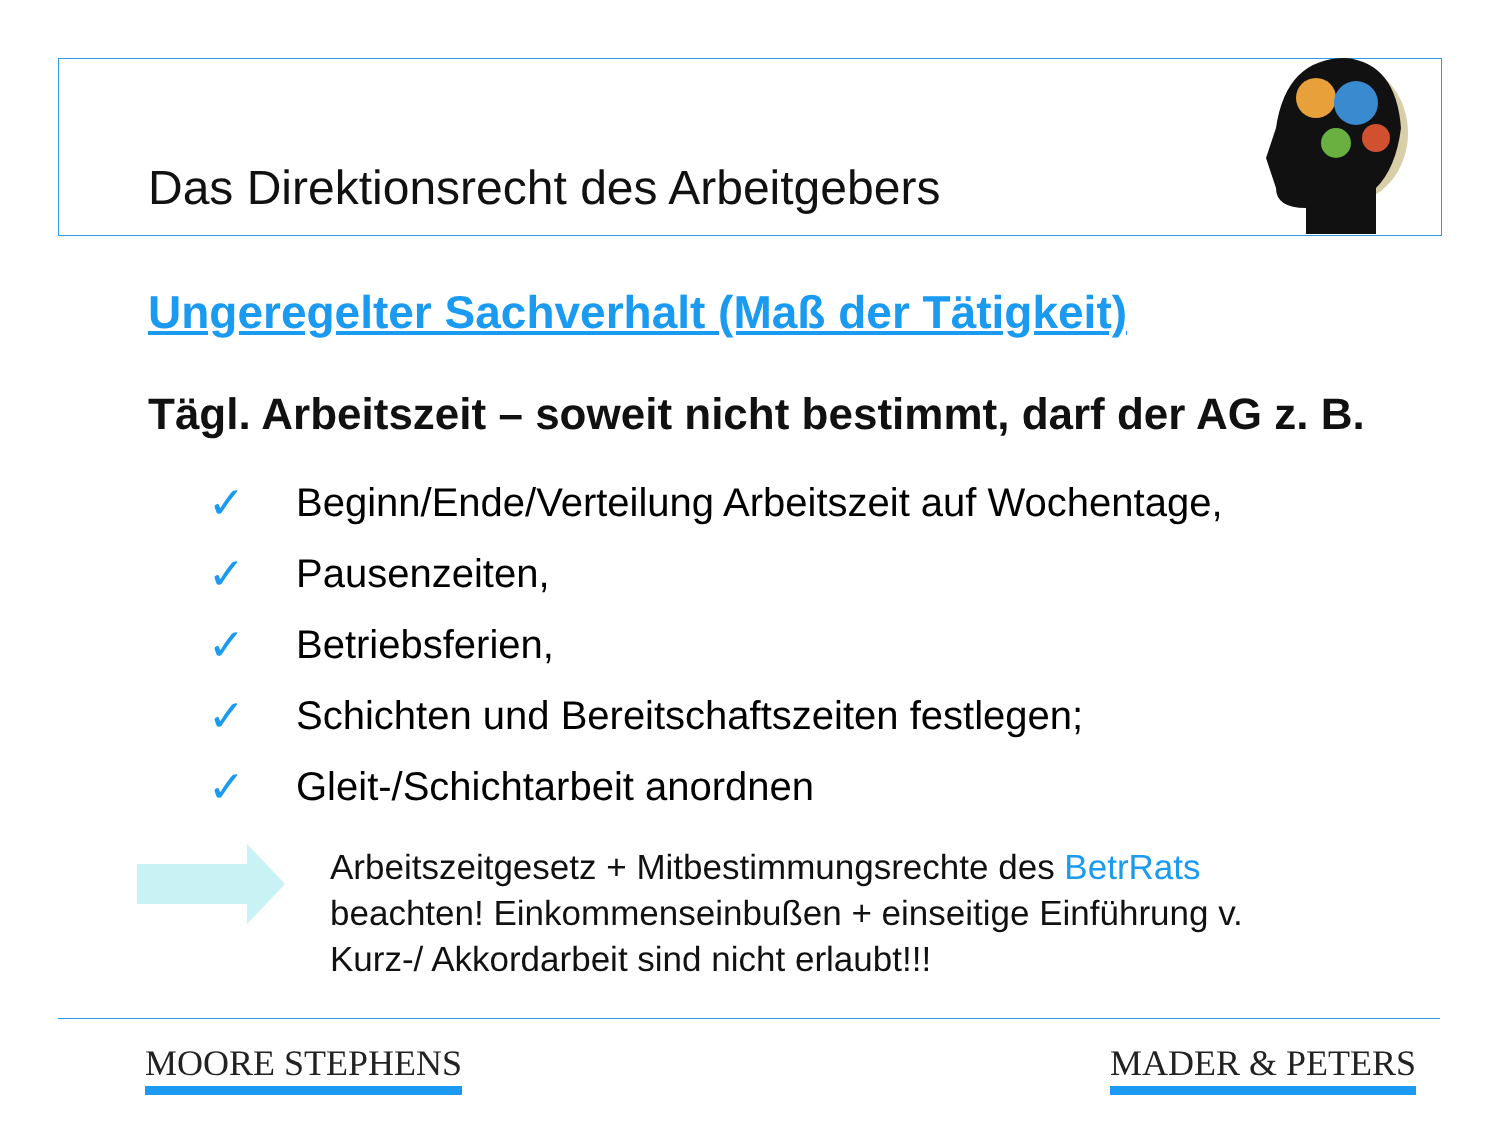Das Direktionsrecht des Arbeitgebers
Ungeregelter Sachverhalt (Maß der Tätigkeit)
Tägl. Arbeitszeit – soweit nicht bestimmt, darf der AG z. B.
✓ Beginn/Ende/Verteilung Arbeitszeit auf Wochentage,
✓ Pausenzeiten,
✓ Betriebsferien,
✓ Schichten und Bereitschaftszeiten festlegen;
✓ Gleit-/Schichtarbeit anordnen
Arbeitszeitgesetz + Mitbestimmungsrechte des BetrRats
beachten! Einkommenseinbußen + einseitige Einführung v.
Kurz-/ Akkordarbeit sind nicht erlaubt!!!
MOORE STEPHENS MADER & PETERS